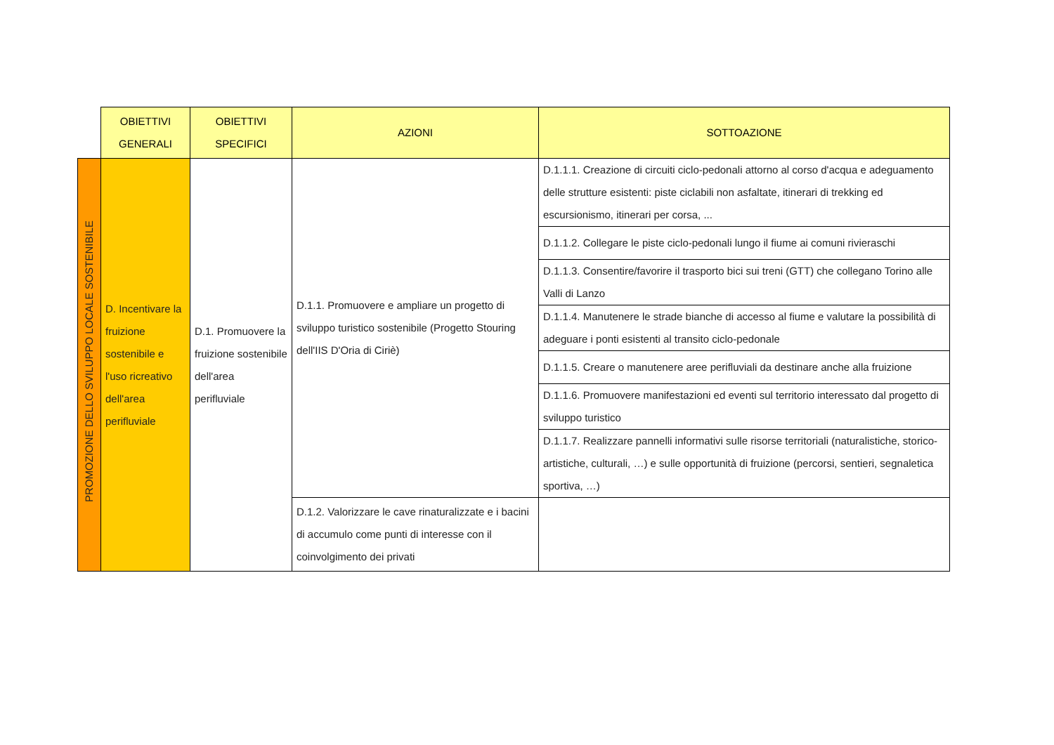| | OBIETTIVI GENERALI | OBIETTIVI SPECIFICI | AZIONI | SOTTOAZIONE |
| PROMOZIONE DELLO SVILUPPO LOCALE SOSTENIBILE | D. Incentivare la fruizione sostenibile e l'uso ricreativo dell'area perifluviale | D.1. Promuovere la fruizione sostenibile dell'area perifluviale | D.1.1. Promuovere e ampliare un progetto di sviluppo turistico sostenibile (Progetto Stouring dell'IIS D'Oria di Ciriè) | D.1.1.1. Creazione di circuiti ciclo-pedonali attorno al corso d'acqua e adeguamento delle strutture esistenti: piste ciclabili non asfaltate, itinerari di trekking ed escursionismo, itinerari per corsa, ... |
| | | | | D.1.1.2. Collegare le piste ciclo-pedonali lungo il fiume ai comuni rivieraschi |
| | | | | D.1.1.3. Consentire/favorire il trasporto bici sui treni (GTT) che collegano Torino alle Valli di Lanzo |
| | | | | D.1.1.4. Manutenere le strade bianche di accesso al fiume e valutare la possibilità di adeguare i ponti esistenti al transito ciclo-pedonale |
| | | | | D.1.1.5. Creare o manutenere aree perifluviali da destinare anche alla fruizione |
| | | | | D.1.1.6. Promuovere manifestazioni ed eventi sul territorio interessato dal progetto di sviluppo turistico |
| | | | | D.1.1.7. Realizzare pannelli informativi sulle risorse territoriali (naturalistiche, storico-artistiche, culturali, …) e sulle opportunità di fruizione (percorsi, sentieri, segnaletica sportiva, …) |
| | | | D.1.2. Valorizzare le cave rinaturalizzate e i bacini di accumulo come punti di interesse con il coinvolgimento dei privati | |